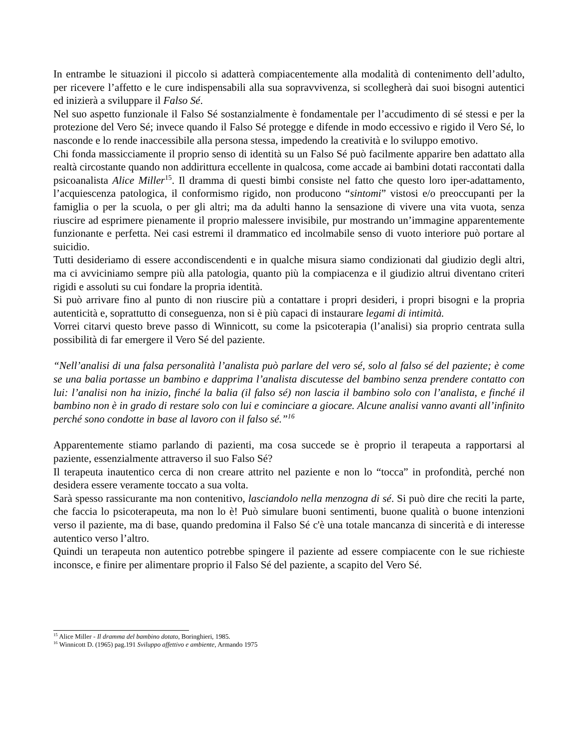In entrambe le situazioni il piccolo si adatterà compiacentemente alla modalità di contenimento dell’adulto, per ricevere l’affetto e le cure indispensabili alla sua sopravvivenza, si scollegherà dai suoi bisogni autentici ed inizierà a sviluppare il Falso Sé.
Nel suo aspetto funzionale il Falso Sé sostanzialmente è fondamentale per l’accudimento di sé stessi e per la protezione del Vero Sé; invece quando il Falso Sé protegge e difende in modo eccessivo e rigido il Vero Sé, lo nasconde e lo rende inaccessibile alla persona stessa, impedendo la creatività e lo sviluppo emotivo.
Chi fonda massicciamente il proprio senso di identità su un Falso Sé può facilmente apparire ben adattato alla realtà circostante quando non addirittura eccellente in qualcosa, come accade ai bambini dotati raccontati dalla psicoanalista Alice Miller<sup>15</sup>. Il dramma di questi bimbi consiste nel fatto che questo loro iper-adattamento, l’acquiescenza patologica, il conformismo rigido, non producono “sintomi” vistosi e/o preoccupanti per la famiglia o per la scuola, o per gli altri; ma da adulti hanno la sensazione di vivere una vita vuota, senza riuscire ad esprimere pienamente il proprio malessere invisibile, pur mostrando un’immagine apparentemente funzionante e perfetta. Nei casi estremi il drammatico ed incolmabile senso di vuoto interiore può portare al suicidio.
Tutti desideriamo di essere accondiscendenti e in qualche misura siamo condizionati dal giudizio degli altri, ma ci avviciniamo sempre più alla patologia, quanto più la compiacenza e il giudizio altrui diventano criteri rigidi e assoluti su cui fondare la propria identità.
Si può arrivare fino al punto di non riuscire più a contattare i propri desideri, i propri bisogni e la propria autenticità e, soprattutto di conseguenza, non si è più capaci di instaurare legami di intimità.
Vorrei citarvi questo breve passo di Winnicott, su come la psicoterapia (l’analisi) sia proprio centrata sulla possibilità di far emergere il Vero Sé del paziente.
“Nell’analisi di una falsa personalità l’analista può parlare del vero sé, solo al falso sé del paziente; è come se una balia portasse un bambino e dapprima l’analista discutesse del bambino senza prendere contatto con lui: l’analisi non ha inizio, finché la balia (il falso sé) non lascia il bambino solo con l’analista, e finché il bambino non è in grado di restare solo con lui e cominciare a giocare. Alcune analisi vanno avanti all’infinito perché sono condotte in base al lavoro con il falso sé.”<sup>16</sup>
Apparentemente stiamo parlando di pazienti, ma cosa succede se è proprio il terapeuta a rapportarsi al paziente, essenzialmente attraverso il suo Falso Sé?
Il terapeuta inautentico cerca di non creare attrito nel paziente e non lo “tocca” in profondità, perché non desidera essere veramente toccato a sua volta.
Sarà spesso rassicurante ma non contenitivo, lasciandolo nella menzogna di sé. Si può dire che reciti la parte, che faccia lo psicoterapeuta, ma non lo è! Può simulare buoni sentimenti, buone qualità o buone intenzioni verso il paziente, ma di base, quando predomina il Falso Sé c'è una totale mancanza di sincerità e di interesse autentico verso l’altro.
Quindi un terapeuta non autentico potrebbe spingere il paziente ad essere compiacente con le sue richieste inconsce, e finire per alimentare proprio il Falso Sé del paziente, a scapito del Vero Sé.
<sup>15</sup> Alice Miller - Il dramma del bambino dotato, Boringhieri, 1985.
<sup>16</sup> Winnicott D. (1965) pag.191 Sviluppo affettivo e ambiente, Armando 1975